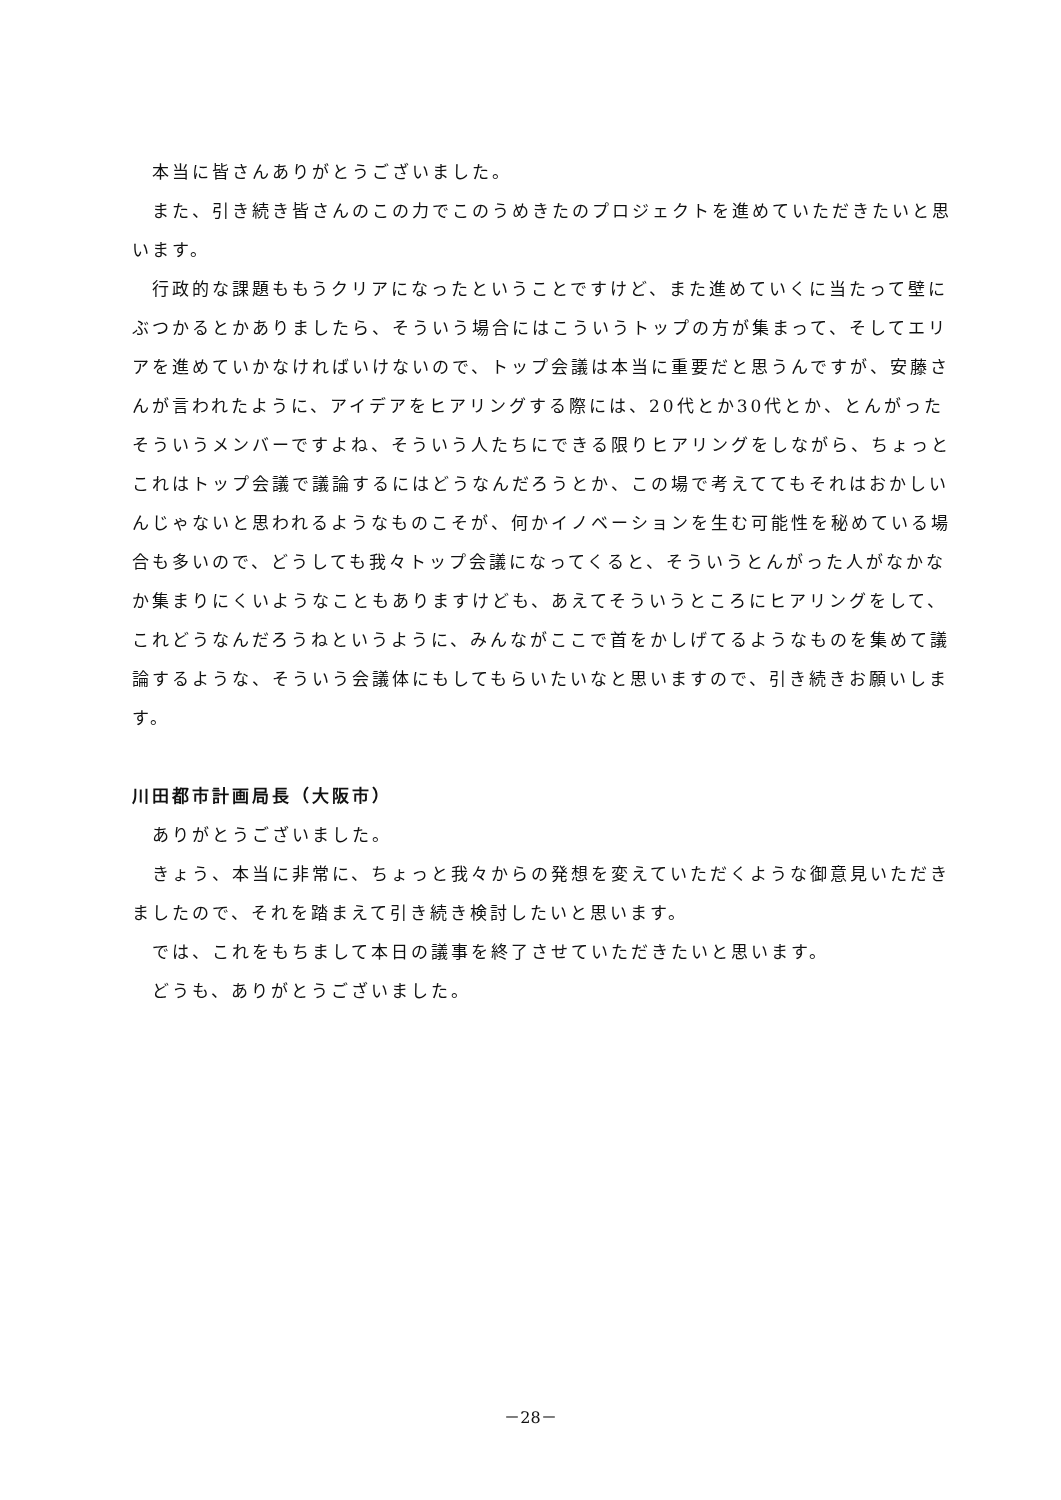本当に皆さんありがとうございました。
　また、引き続き皆さんのこの力でこのうめきたのプロジェクトを進めていただきたいと思います。
　行政的な課題ももうクリアになったということですけど、また進めていくに当たって壁にぶつかるとかありましたら、そういう場合にはこういうトップの方が集まって、そしてエリアを進めていかなければいけないので、トップ会議は本当に重要だと思うんですが、安藤さんが言われたように、アイデアをヒアリングする際には、20代とか30代とか、とんがったそういうメンバーですよね、そういう人たちにできる限りヒアリングをしながら、ちょっとこれはトップ会議で議論するにはどうなんだろうとか、この場で考えててもそれはおかしいんじゃないと思われるようなものこそが、何かイノベーションを生む可能性を秘めている場合も多いので、どうしても我々トップ会議になってくると、そういうとんがった人がなかなか集まりにくいようなこともありますけども、あえてそういうところにヒアリングをして、これどうなんだろうねというように、みんながここで首をかしげてるようなものを集めて議論するような、そういう会議体にもしてもらいたいなと思いますので、引き続きお願いします。
川田都市計画局長（大阪市）
　ありがとうございました。
　きょう、本当に非常に、ちょっと我々からの発想を変えていただくような御意見いただきましたので、それを踏まえて引き続き検討したいと思います。
　では、これをもちまして本日の議事を終了させていただきたいと思います。
　どうも、ありがとうございました。
－28－